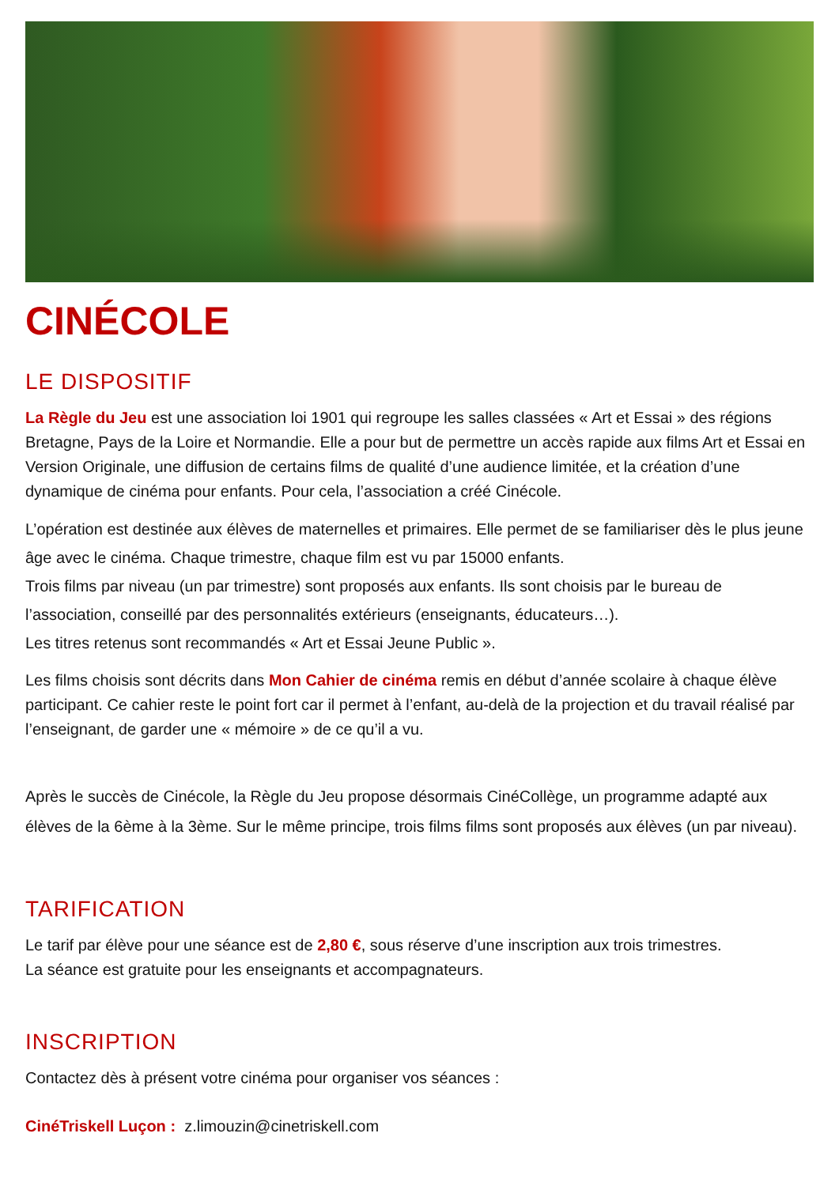CINÉCOLE
LE DISPOSITIF
La Règle du Jeu est une association loi 1901 qui regroupe les salles classées « Art et Essai » des régions Bretagne, Pays de la Loire et Normandie. Elle a pour but de permettre un accès rapide aux films Art et Essai en Version Originale, une diffusion de certains films de qualité d’une audience limitée, et la création d’une dynamique de cinéma pour enfants. Pour cela, l’association a créé Cinécole.
L’opération est destinée aux élèves de maternelles et primaires. Elle permet de se familiariser dès le plus jeune âge avec le cinéma. Chaque trimestre, chaque film est vu par 15000 enfants.
Trois films par niveau (un par trimestre) sont proposés aux enfants. Ils sont choisis par le bureau de l’association, conseillé par des personnalités extérieurs (enseignants, éducateurs…).
Les titres retenus sont recommandés « Art et Essai Jeune Public ».
Les films choisis sont décrits dans Mon Cahier de cinéma remis en début d’année scolaire à chaque élève participant. Ce cahier reste le point fort car il permet à l’enfant, au-delà de la projection et du travail réalisé par l’enseignant, de garder une « mémoire » de ce qu’il a vu.
Après le succès de Cinécole, la Règle du Jeu propose désormais CinéCollège, un programme adapté aux élèves de la 6ème à la 3ème. Sur le même principe, trois films films sont proposés aux élèves (un par niveau).
TARIFICATION
Le tarif par élève pour une séance est de 2,80 €, sous réserve d’une inscription aux trois trimestres.
La séance est gratuite pour les enseignants et accompagnateurs.
INSCRIPTION
Contactez dès à présent votre cinéma pour organiser vos séances :
CinéTriskell Luçon : z.limouzin@cinetriskell.com